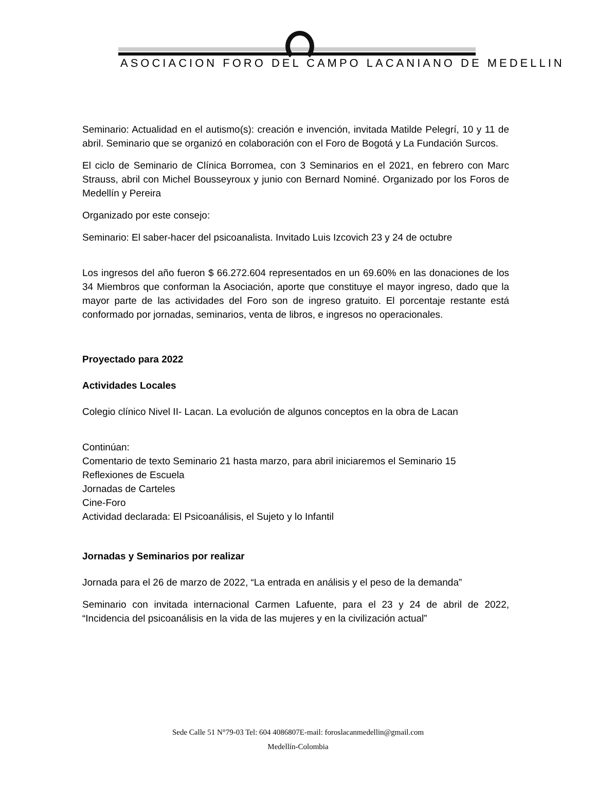ASOCIACION FORO DEL CAMPO LACANIANO DE MEDELLIN
Seminario: Actualidad en el autismo(s): creación e invención, invitada Matilde Pelegrí, 10 y 11 de abril. Seminario que se organizó en colaboración con el Foro de Bogotá y La Fundación Surcos.
El ciclo de Seminario de Clínica Borromea, con 3 Seminarios en el 2021, en febrero con Marc Strauss, abril con Michel Bousseyroux y junio con Bernard Nominé. Organizado por los Foros de Medellín y Pereira
Organizado por este consejo:
Seminario: El saber-hacer del psicoanalista. Invitado Luis Izcovich 23 y 24 de octubre
Los ingresos del año fueron $ 66.272.604 representados en un 69.60% en las donaciones de los 34 Miembros que conforman la Asociación, aporte que constituye el mayor ingreso, dado que la mayor parte de las actividades del Foro son de ingreso gratuito. El porcentaje restante está conformado por jornadas, seminarios, venta de libros, e ingresos no operacionales.
Proyectado para 2022
Actividades Locales
Colegio clínico Nivel II- Lacan. La evolución de algunos conceptos en la obra de Lacan
Continúan:
Comentario de texto Seminario 21 hasta marzo, para abril iniciaremos el Seminario 15
Reflexiones de Escuela
Jornadas de Carteles
Cine-Foro
Actividad declarada: El Psicoanálisis, el Sujeto y lo Infantil
Jornadas y Seminarios por realizar
Jornada para el 26 de marzo de 2022, “La entrada en análisis y el peso de la demanda”
Seminario con invitada internacional Carmen Lafuente, para el 23 y 24 de abril de 2022, “Incidencia del psicoanálisis en la vida de las mujeres y en la civilización actual”
Sede Calle 51 N°79-03 Tel: 604 4086807E-mail: foroslacanmedellin@gmail.com
Medellín-Colombia